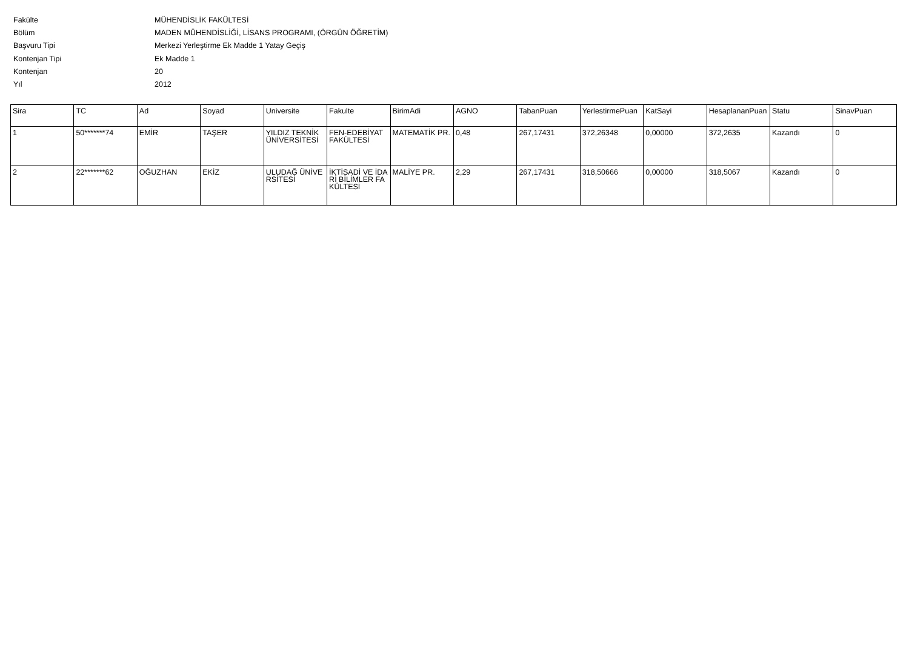Fakülte MÜHENDİSLİK FAKÜLTESİ
Bölüm MADEN MÜHENDİSLİĞİ, LİSANS PROGRAMI, (ÖRGÜN ÖĞRETİM)
Başvuru Tipi Merkezi Yerleştirme Ek Madde 1 Yatay Geçiş
Kontenjan Tipi Ek Madde 1
Kontenjan 20
Yıl 2012
| Sira | TC | Ad | Soyad | Universite | Fakulte | BirimAdi | AGNO | TabanPuan | YerlestirmePuan | KatSayi | HesaplananPuan | Statu | SinavPuan |
| --- | --- | --- | --- | --- | --- | --- | --- | --- | --- | --- | --- | --- | --- |
| 1 | 50*******74 | EMİR | TAŞER | YILDIZ TEKNİK ÜNİVERSİTESİ | FEN-EDEBİYAT FAKÜLTESİ | MATEMATİK PR. | 0,48 | 267,17431 | 372,26348 | 0,00000 | 372,2635 | Kazandı | 0 |
| 2 | 22*******62 | OĞUZHAN | EKİZ | ULUDAĞ ÜNİVERSİTESİ | İKTİSADİ VE İDARİ BİLİMLER FAKÜLTESİ | MALİYE PR. | 2,29 | 267,17431 | 318,50666 | 0,00000 | 318,5067 | Kazandı | 0 |